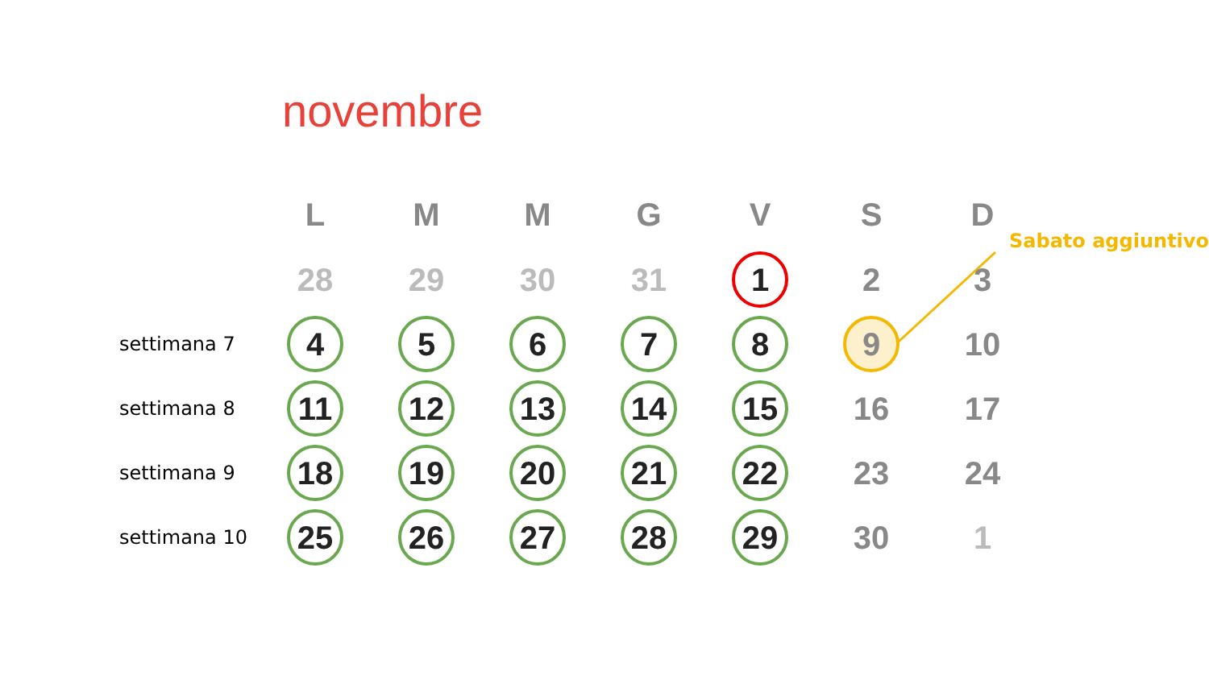novembre
Sabato aggiuntivo
| | L | M | M | G | V | S | D |
| --- | --- | --- | --- | --- | --- | --- | --- |
| | 28 | 29 | 30 | 31 | 1 | 2 | 3 |
| settimana 7 | 4 | 5 | 6 | 7 | 8 | 9 | 10 |
| settimana 8 | 11 | 12 | 13 | 14 | 15 | 16 | 17 |
| settimana 9 | 18 | 19 | 20 | 21 | 22 | 23 | 24 |
| settimana 10 | 25 | 26 | 27 | 28 | 29 | 30 | 1 |